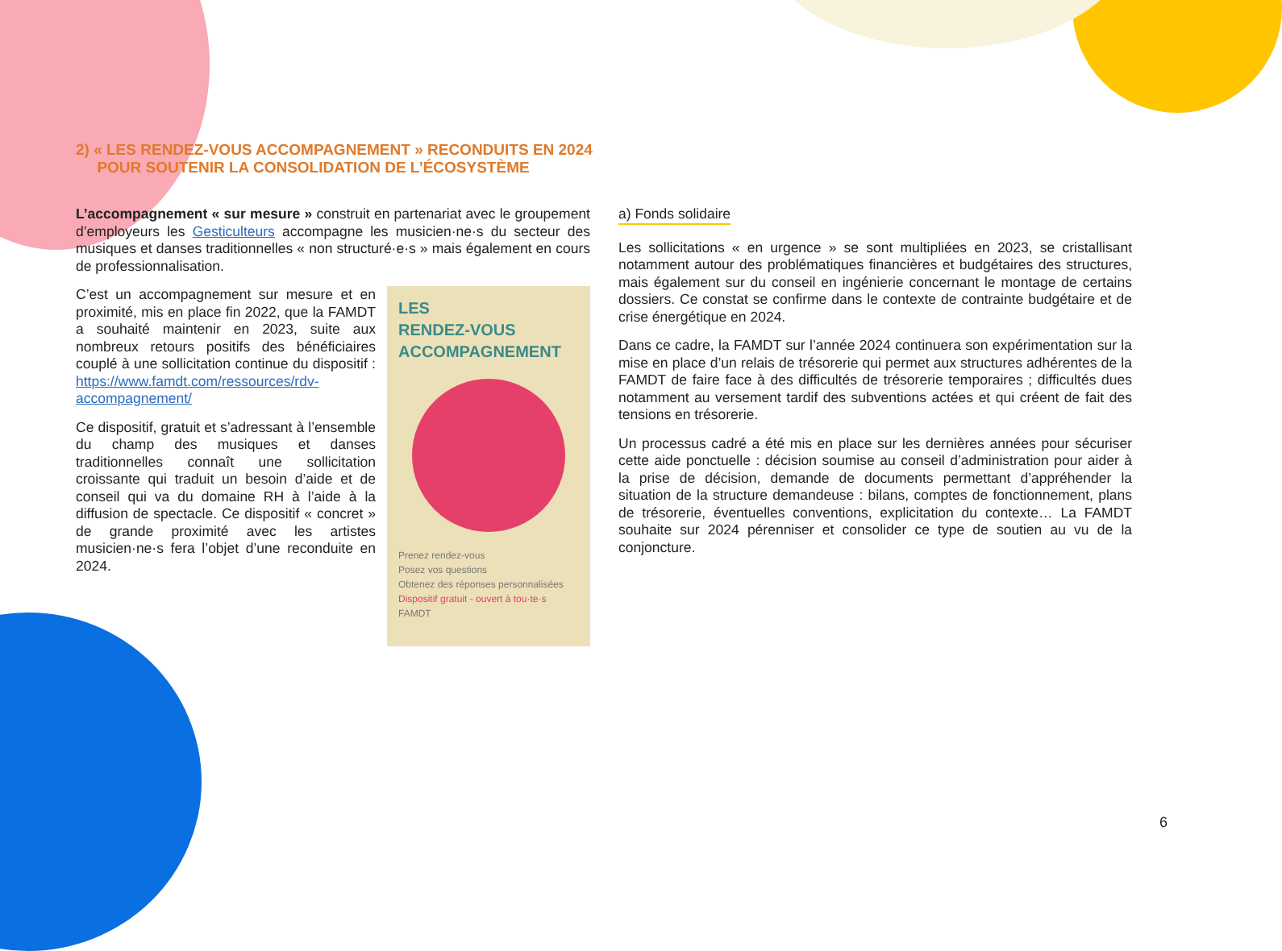2) « LES RENDEZ-VOUS ACCOMPAGNEMENT » RECONDUITS EN 2024
POUR SOUTENIR LA CONSOLIDATION DE L’ÉCOSYSTÈME
L’accompagnement « sur mesure » construit en partenariat avec le groupement d’employeurs les Gesticulteurs accompagne les musicien·ne·s du secteur des musiques et danses traditionnelles « non structuré·e·s » mais également en cours de professionnalisation.
LES
RENDEZ-VOUS
ACCOMPAGNEMENT
Prenez rendez-vous
Posez vos questions
Obtenez des réponses personnalisées
Dispositif gratuit - ouvert à tou·te·s
FAMDT
C’est un accompagnement sur mesure et en proximité, mis en place fin 2022, que la FAMDT a souhaité maintenir en 2023, suite aux nombreux retours positifs des bénéficiaires couplé à une sollicitation continue du dispositif : https://www.famdt.com/ressources/rdv-accompagnement/
Ce dispositif, gratuit et s’adressant à l’ensemble du champ des musiques et danses traditionnelles connaît une sollicitation croissante qui traduit un besoin d’aide et de conseil qui va du domaine RH à l’aide à la diffusion de spectacle. Ce dispositif « concret » de grande proximité avec les artistes musicien·ne·s fera l’objet d’une reconduite en 2024.
a) Fonds solidaire
Les sollicitations « en urgence » se sont multipliées en 2023, se cristallisant notamment autour des problématiques financières et budgétaires des structures, mais également sur du conseil en ingénierie concernant le montage de certains dossiers. Ce constat se confirme dans le contexte de contrainte budgétaire et de crise énergétique en 2024.
Dans ce cadre, la FAMDT sur l’année 2024 continuera son expérimentation sur la mise en place d’un relais de trésorerie qui permet aux structures adhérentes de la FAMDT de faire face à des difficultés de trésorerie temporaires ; difficultés dues notamment au versement tardif des subventions actées et qui créent de fait des tensions en trésorerie.
Un processus cadré a été mis en place sur les dernières années pour sécuriser cette aide ponctuelle : décision soumise au conseil d’administration pour aider à la prise de décision, demande de documents permettant d’appréhender la situation de la structure demandeuse : bilans, comptes de fonctionnement, plans de trésorerie, éventuelles conventions, explicitation du contexte… La FAMDT souhaite sur 2024 pérenniser et consolider ce type de soutien au vu de la conjoncture.
6